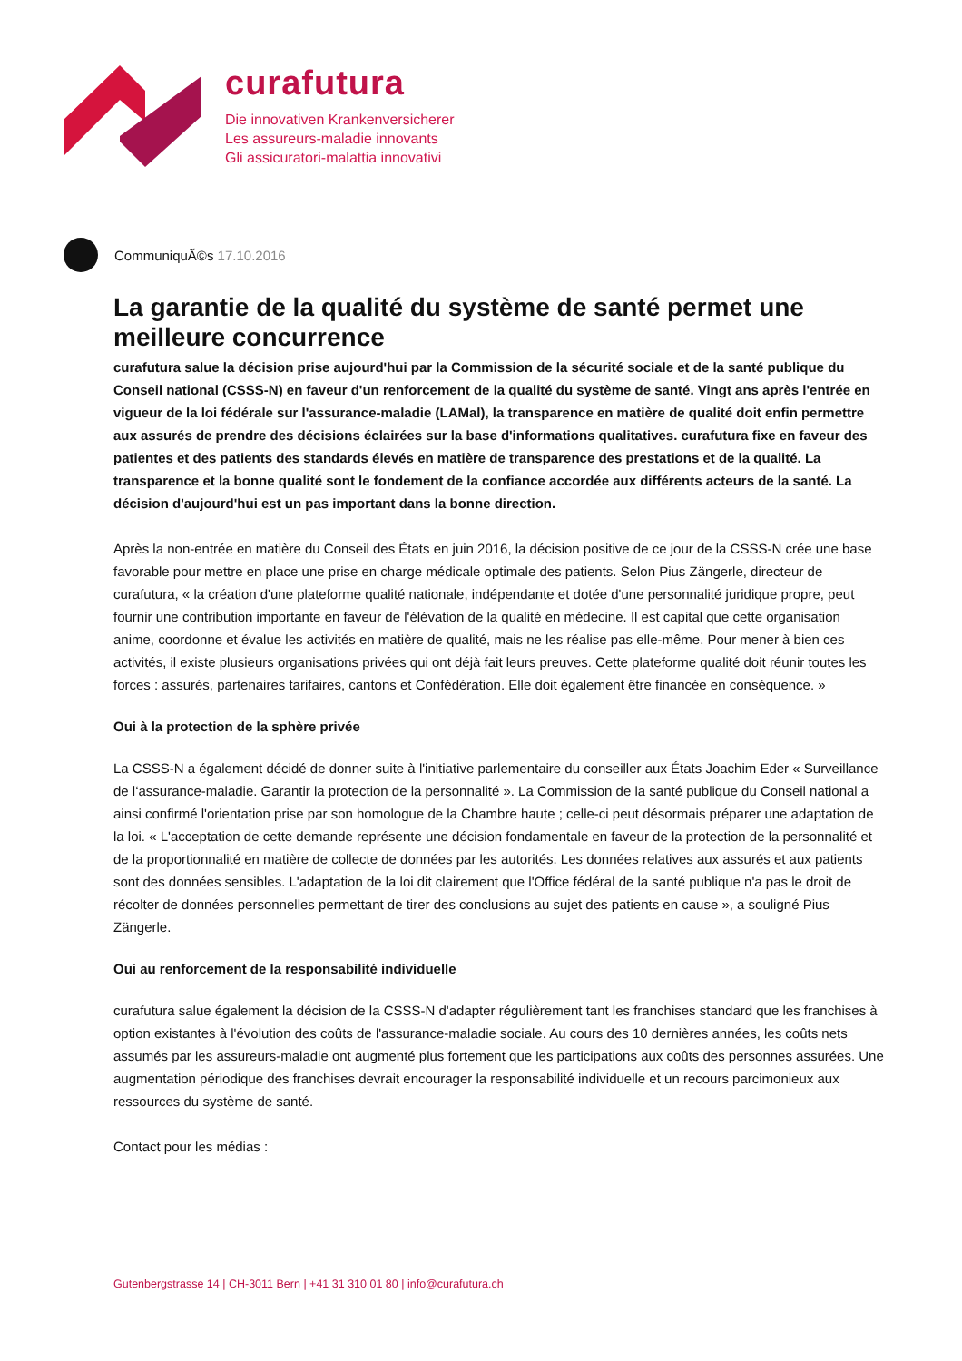curafutura
Die innovativen Krankenversicherer
Les assureurs-maladie innovants
Gli assicuratori-malattia innovativi
CommuniquÃ©s 17.10.2016
La garantie de la qualité du système de santé permet une meilleure concurrence
curafutura salue la décision prise aujourd'hui par la Commission de la sécurité sociale et de la santé publique du Conseil national (CSSS-N) en faveur d'un renforcement de la qualité du système de santé. Vingt ans après l'entrée en vigueur de la loi fédérale sur l'assurance-maladie (LAMal), la transparence en matière de qualité doit enfin permettre aux assurés de prendre des décisions éclairées sur la base d'informations qualitatives. curafutura fixe en faveur des patientes et des patients des standards élevés en matière de transparence des prestations et de la qualité. La transparence et la bonne qualité sont le fondement de la confiance accordée aux différents acteurs de la santé. La décision d'aujourd'hui est un pas important dans la bonne direction.
Après la non-entrée en matière du Conseil des États en juin 2016, la décision positive de ce jour de la CSSS-N crée une base favorable pour mettre en place une prise en charge médicale optimale des patients. Selon Pius Zängerle, directeur de curafutura, « la création d'une plateforme qualité nationale, indépendante et dotée d'une personnalité juridique propre, peut fournir une contribution importante en faveur de l'élévation de la qualité en médecine. Il est capital que cette organisation anime, coordonne et évalue les activités en matière de qualité, mais ne les réalise pas elle-même. Pour mener à bien ces activités, il existe plusieurs organisations privées qui ont déjà fait leurs preuves. Cette plateforme qualité doit réunir toutes les forces : assurés, partenaires tarifaires, cantons et Confédération. Elle doit également être financée en conséquence. »
Oui à la protection de la sphère privée
La CSSS-N a également décidé de donner suite à l'initiative parlementaire du conseiller aux États Joachim Eder « Surveillance de l‘assurance-maladie. Garantir la protection de la personnalité ». La Commission de la santé publique du Conseil national a ainsi confirmé l'orientation prise par son homologue de la Chambre haute ; celle-ci peut désormais préparer une adaptation de la loi. « L'acceptation de cette demande représente une décision fondamentale en faveur de la protection de la personnalité et de la proportionnalité en matière de collecte de données par les autorités. Les données relatives aux assurés et aux patients sont des données sensibles. L'adaptation de la loi dit clairement que l'Office fédéral de la santé publique n'a pas le droit de récolter de données personnelles permettant de tirer des conclusions au sujet des patients en cause », a souligné Pius Zängerle.
Oui au renforcement de la responsabilité individuelle
curafutura salue également la décision de la CSSS-N d'adapter régulièrement tant les franchises standard que les franchises à option existantes à l'évolution des coûts de l'assurance-maladie sociale. Au cours des 10 dernières années, les coûts nets assumés par les assureurs-maladie ont augmenté plus fortement que les participations aux coûts des personnes assurées. Une augmentation périodique des franchises devrait encourager la responsabilité individuelle et un recours parcimonieux aux ressources du système de santé.
Contact pour les médias :
Gutenbergstrasse 14 | CH-3011 Bern | +41 31 310 01 80 | info@curafutura.ch